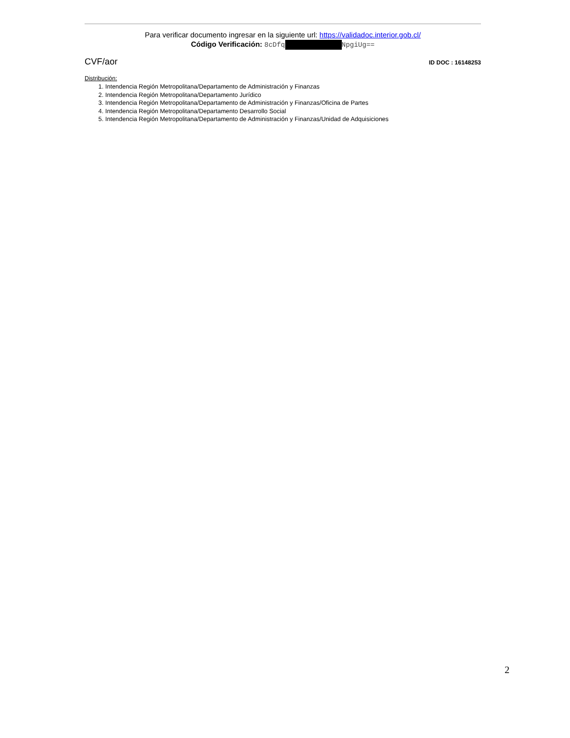Para verificar documento ingresar en la siguiente url: https://validadoc.interior.gob.cl/
Código Verificación: 8cDfq NpgiUg==
CVF/aor ID DOC : 16148253
Distribución:
1. Intendencia Región Metropolitana/Departamento de Administración y Finanzas
2. Intendencia Región Metropolitana/Departamento Jurídico
3. Intendencia Región Metropolitana/Departamento de Administración y Finanzas/Oficina de Partes
4. Intendencia Región Metropolitana/Departamento Desarrollo Social
5. Intendencia Región Metropolitana/Departamento de Administración y Finanzas/Unidad de Adquisiciones
2